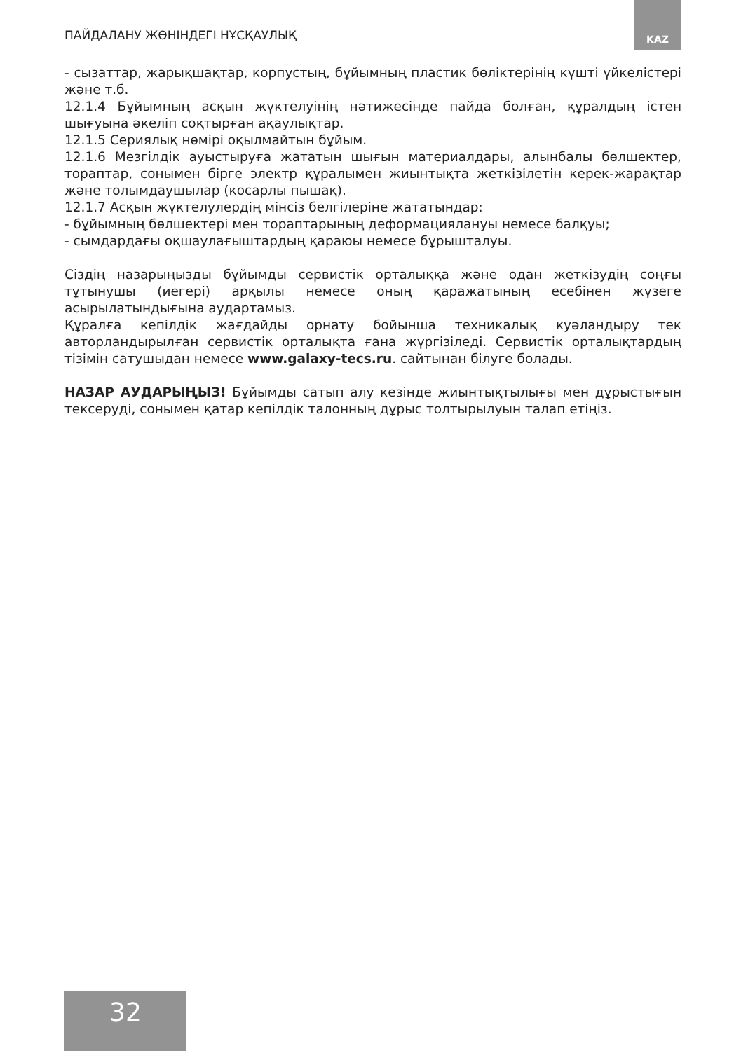ПАЙДАЛАНУ ЖӨНІНДЕГІ НҰСҚАУЛЫҚ
KAZ
- сызаттар, жарықшақтар, корпустың, бұйымның пластик бөліктерінің күшті үйкелістері және т.б.
12.1.4 Бұйымның асқын жүктелуінің нәтижесінде пайда болған, құралдың істен шығуына әкеліп соқтырған ақаулықтар.
12.1.5 Сериялық нөмірі оқылмайтын бұйым.
12.1.6 Мезгілдік ауыстыруға жататын шығын материалдары, алынбалы бөлшектер, тораптар, сонымен бірге электр құралымен жиынтықта жеткізілетін керек-жарақтар және толымдаушылар (косарлы пышақ).
12.1.7 Асқын жүктелулердің мінсіз белгілеріне жататындар:
- бұйымның бөлшектері мен тораптарының деформациялануы немесе балқуы;
- сымдардағы оқшаулағыштардың қараюы немесе бұрышталуы.
Сіздің назарыңызды бұйымды сервистік орталыққа және одан жеткізудің соңғы тұтынушы (иегері) арқылы немесе оның қаражатының есебінен жүзеге асырылатындығына аудартамыз.
Құралға кепілдік жағдайды орнату бойынша техникалық куәландыру тек авторландырылған сервистік орталықта ғана жүргізіледі. Сервистік орталықтардың тізімін сатушыдан немесе www.galaxy-tecs.ru. сайтынан білуге болады.
НАЗАР АУДАРЫҢЫЗ! Бұйымды сатып алу кезінде жиынтықтылығы мен дұрыстығын тексеруді, сонымен қатар кепілдік талонның дұрыс толтырылуын талап етіңіз.
32